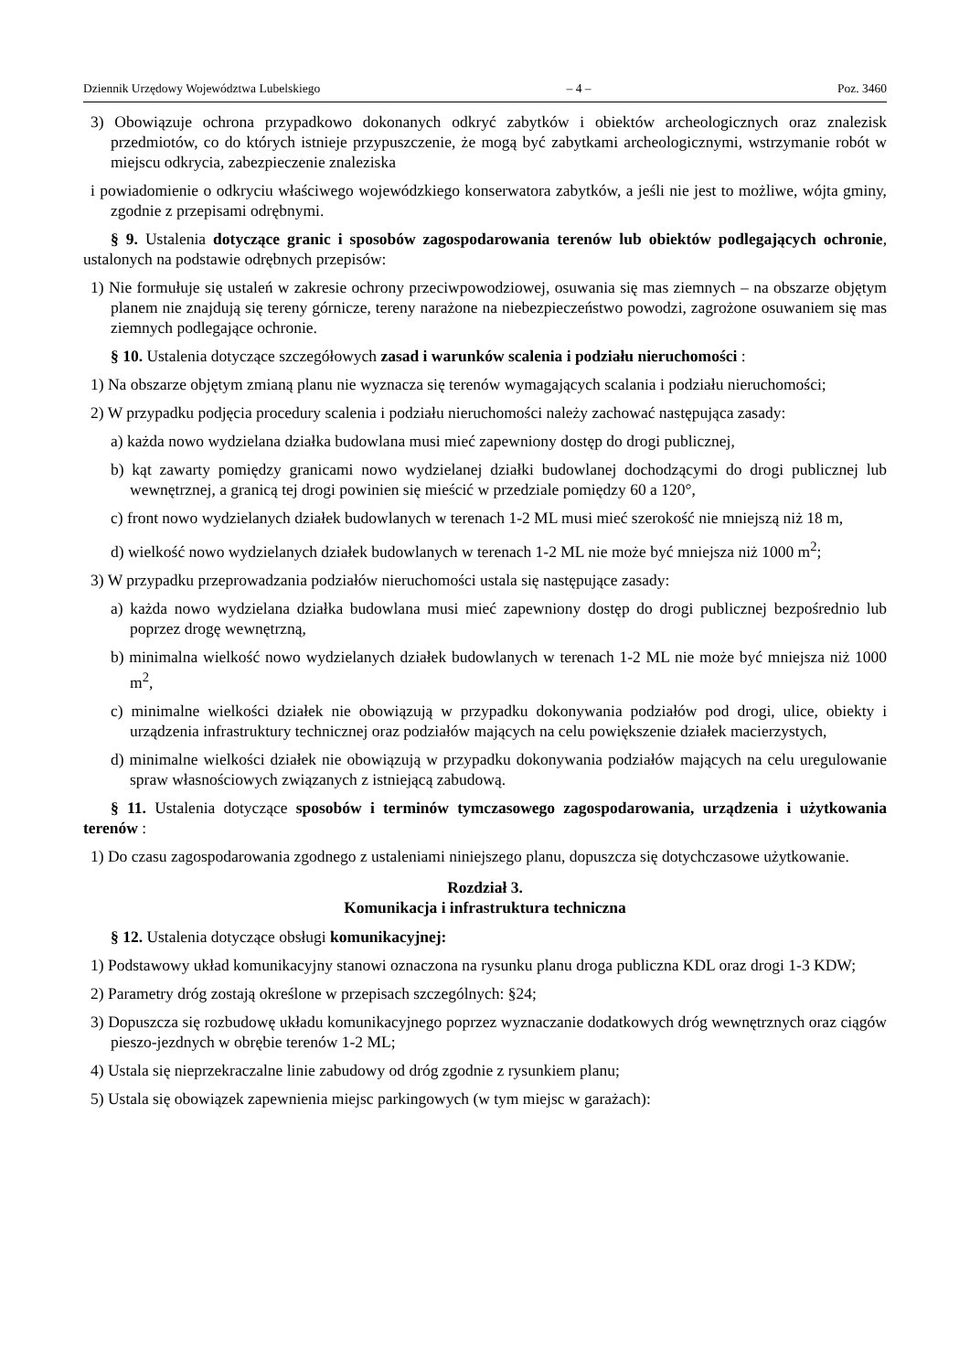Dziennik Urzędowy Województwa Lubelskiego – 4 – Poz. 3460
3) Obowiązuje ochrona przypadkowo dokonanych odkryć zabytków i obiektów archeologicznych oraz znalezisk przedmiotów, co do których istnieje przypuszczenie, że mogą być zabytkami archeologicznymi, wstrzymanie robót w miejscu odkrycia, zabezpieczenie znaleziska
i powiadomienie o odkryciu właściwego wojewódzkiego konserwatora zabytków, a jeśli nie jest to możliwe, wójta gminy, zgodnie z przepisami odrębnymi.
§ 9. Ustalenia dotyczące granic i sposobów zagospodarowania terenów lub obiektów podlegających ochronie, ustalonych na podstawie odrębnych przepisów:
1) Nie formułuje się ustaleń w zakresie ochrony przeciwpowodziowej, osuwania się mas ziemnych – na obszarze objętym planem nie znajdują się tereny górnicze, tereny narażone na niebezpieczeństwo powodzi, zagrożone osuwaniem się mas ziemnych podlegające ochronie.
§ 10. Ustalenia dotyczące szczegółowych zasad i warunków scalenia i podziału nieruchomości :
1) Na obszarze objętym zmianą planu nie wyznacza się terenów wymagających scalania i podziału nieruchomości;
2) W przypadku podjęcia procedury scalenia i podziału nieruchomości należy zachować następująca zasady:
a) każda nowo wydzielana działka budowlana musi mieć zapewniony dostęp do drogi publicznej,
b) kąt zawarty pomiędzy granicami nowo wydzielanej działki budowlanej dochodzącymi do drogi publicznej lub wewnętrznej, a granicą tej drogi powinien się mieścić w przedziale pomiędzy 60 a 120°,
c) front nowo wydzielanych działek budowlanych w terenach 1-2 ML musi mieć szerokość nie mniejszą niż 18 m,
d) wielkość nowo wydzielanych działek budowlanych w terenach 1-2 ML nie może być mniejsza niż 1000 m<sup>2</sup>;
3) W przypadku przeprowadzania podziałów nieruchomości ustala się następujące zasady:
a) każda nowo wydzielana działka budowlana musi mieć zapewniony dostęp do drogi publicznej bezpośrednio lub poprzez drogę wewnętrzną,
b) minimalna wielkość nowo wydzielanych działek budowlanych w terenach 1-2 ML nie może być mniejsza niż 1000 m<sup>2</sup>,
c) minimalne wielkości działek nie obowiązują w przypadku dokonywania podziałów pod drogi, ulice, obiekty i urządzenia infrastruktury technicznej oraz podziałów mających na celu powiększenie działek macierzystych,
d) minimalne wielkości działek nie obowiązują w przypadku dokonywania podziałów mających na celu uregulowanie spraw własnościowych związanych z istniejącą zabudową.
§ 11. Ustalenia dotyczące sposobów i terminów tymczasowego zagospodarowania, urządzenia i użytkowania terenów :
1) Do czasu zagospodarowania zgodnego z ustaleniami niniejszego planu, dopuszcza się dotychczasowe użytkowanie.
Rozdział 3.
Komunikacja i infrastruktura techniczna
§ 12. Ustalenia dotyczące obsługi komunikacyjnej:
1) Podstawowy układ komunikacyjny stanowi oznaczona na rysunku planu droga publiczna KDL oraz drogi 1-3 KDW;
2) Parametry dróg zostają określone w przepisach szczególnych: §24;
3) Dopuszcza się rozbudowę układu komunikacyjnego poprzez wyznaczanie dodatkowych dróg wewnętrznych oraz ciągów pieszo-jezdnych w obrębie terenów 1-2 ML;
4) Ustala się nieprzekraczalne linie zabudowy od dróg zgodnie z rysunkiem planu;
5) Ustala się obowiązek zapewnienia miejsc parkingowych (w tym miejsc w garażach):